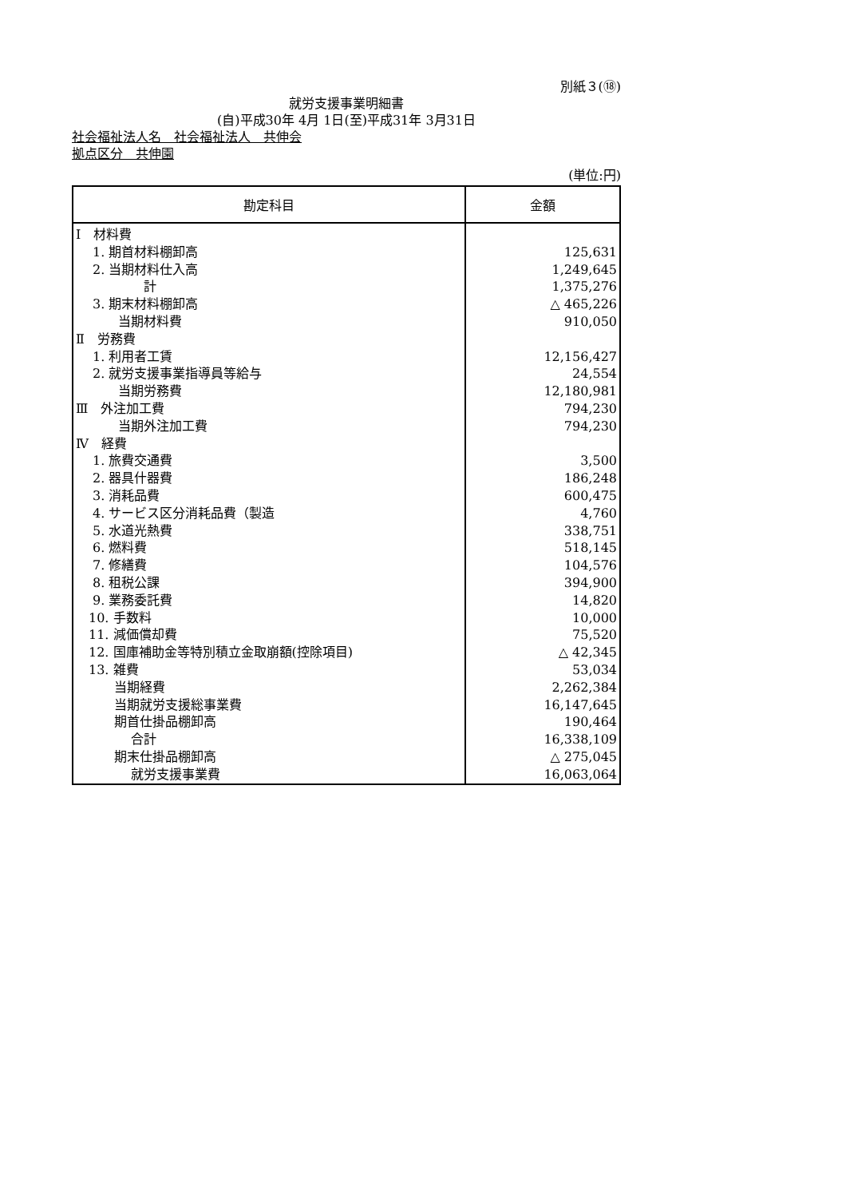別紙３(⑱)
就労支援事業明細書
(自)平成30年 4月 1日(至)平成31年 3月31日
社会福祉法人名　社会福祉法人　共伸会
拠点区分　共伸園
(単位:円)
| 勘定科目 | 金額 |
| --- | --- |
| Ⅰ 材料費 | |
| 1. 期首材料棚卸高 | 125,631 |
| 2. 当期材料仕入高 | 1,249,645 |
| 計 | 1,375,276 |
| 3. 期末材料棚卸高 | △ 465,226 |
| 当期材料費 | 910,050 |
| Ⅱ 労務費 | |
| 1. 利用者工賃 | 12,156,427 |
| 2. 就労支援事業指導員等給与 | 24,554 |
| 当期労務費 | 12,180,981 |
| Ⅲ 外注加工費 | 794,230 |
| 当期外注加工費 | 794,230 |
| Ⅳ 経費 | |
| 1. 旅費交通費 | 3,500 |
| 2. 器具什器費 | 186,248 |
| 3. 消耗品費 | 600,475 |
| 4. サービス区分消耗品費（製造 | 4,760 |
| 5. 水道光熱費 | 338,751 |
| 6. 燃料費 | 518,145 |
| 7. 修繕費 | 104,576 |
| 8. 租税公課 | 394,900 |
| 9. 業務委託費 | 14,820 |
| 10. 手数料 | 10,000 |
| 11. 減価償却費 | 75,520 |
| 12. 国庫補助金等特別積立金取崩額(控除項目) | △ 42,345 |
| 13. 雑費 | 53,034 |
| 当期経費 | 2,262,384 |
| 当期就労支援総事業費 | 16,147,645 |
| 期首仕掛品棚卸高 | 190,464 |
| 合計 | 16,338,109 |
| 期末仕掛品棚卸高 | △ 275,045 |
| 就労支援事業費 | 16,063,064 |